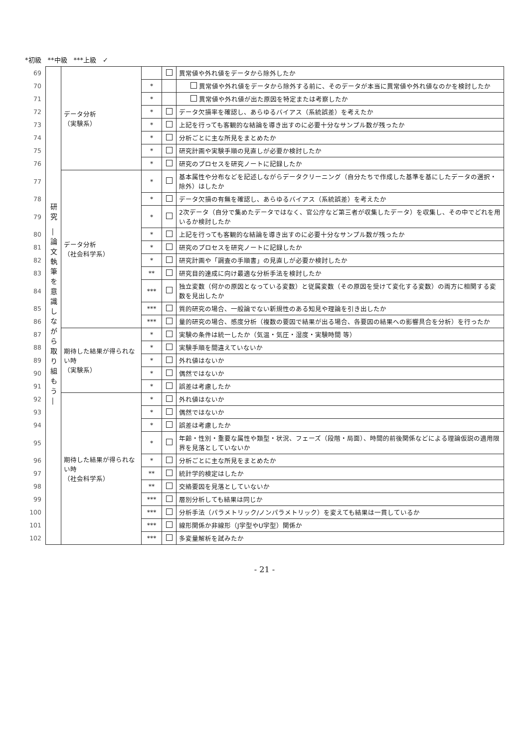*初級　**中級　***上級　✓
| 69 | 研究 ―論文執筆を意識しながら取り組もう― | データ分析 （実験系） | | | 異常値や外れ値をデータから除外したか |
| 70 | | | * | | 異常値や外れ値をデータから除外する前に、そのデータが本当に異常値や外れ値なのかを検討したか |
| 71 | | | * | | 異常値や外れ値が出た原因を特定または考察したか |
| 72 | | | * | | データ欠損率を確認し、あらゆるバイアス（系統誤差）を考えたか |
| 73 | | | * | | 上記を行っても客観的な結論を導き出すのに必要十分なサンプル数が残ったか |
| 74 | | | * | | 分析ごとに主な所見をまとめたか |
| 75 | | | * | | 研究計画や実験手順の見直しが必要か検討したか |
| 76 | | | * | | 研究のプロセスを研究ノートに記録したか |
| 77 | | データ分析 （社会科学系） | * | | 基本属性や分布などを記述しながらデータクリーニング（自分たちで作成した基準を基にしたデータの選択・除外）はしたか |
| 78 | | | * | | データ欠損の有無を確認し、あらゆるバイアス（系統誤差）を考えたか |
| 79 | | | * | | 2次データ（自分で集めたデータではなく、官公庁など第三者が収集したデータ）を収集し、その中でどれを用いるか検討したか |
| 80 | | | * | | 上記を行っても客観的な結論を導き出すのに必要十分なサンプル数が残ったか |
| 81 | | | * | | 研究のプロセスを研究ノートに記録したか |
| 82 | | | * | | 研究計画や「調査の手順書」の見直しが必要か検討したか |
| 83 | | | ** | | 研究目的達成に向け最適な分析手法を検討したか |
| 84 | | | *** | | 独立変数（何かの原因となっている変数）と従属変数（その原因を受けて変化する変数）の両方に相関する変数を見出したか |
| 85 | | | *** | | 質的研究の場合、一般論でない新規性のある知見や理論を引き出したか |
| 86 | | | *** | | 量的研究の場合、感度分析（複数の要因で結果が出る場合、各要因の結果への影響具合を分析）を行ったか |
| 87 | | 期待した結果が得られない時 （実験系） | * | | 実験の条件は統一したか（気温・気圧・湿度・実験時間 等） |
| 88 | | | * | | 実験手順を間違えていないか |
| 89 | | | * | | 外れ値はないか |
| 90 | | | * | | 偶然ではないか |
| 91 | | | * | | 誤差は考慮したか |
| 92 | | 期待した結果が得られない時 （社会科学系） | * | | 外れ値はないか |
| 93 | | | * | | 偶然ではないか |
| 94 | | | * | | 誤差は考慮したか |
| 95 | | | * | | 年齢・性別・重要な属性や類型・状況、フェーズ（段階・局面）、時間的前後関係などによる理論仮説の適用限界を見落としていないか |
| 96 | | | * | | 分析ごとに主な所見をまとめたか |
| 97 | | | ** | | 統計学的検定はしたか |
| 98 | | | ** | | 交絡要因を見落としていないか |
| 99 | | | *** | | 層別分析しても結果は同じか |
| 100 | | | *** | | 分析手法（パラメトリック/ノンパラメトリック）を変えても結果は一貫しているか |
| 101 | | | *** | | 線形関係か非線形（J字型やU字型）関係か |
| 102 | | | *** | | 多変量解析を試みたか |
- 21 -